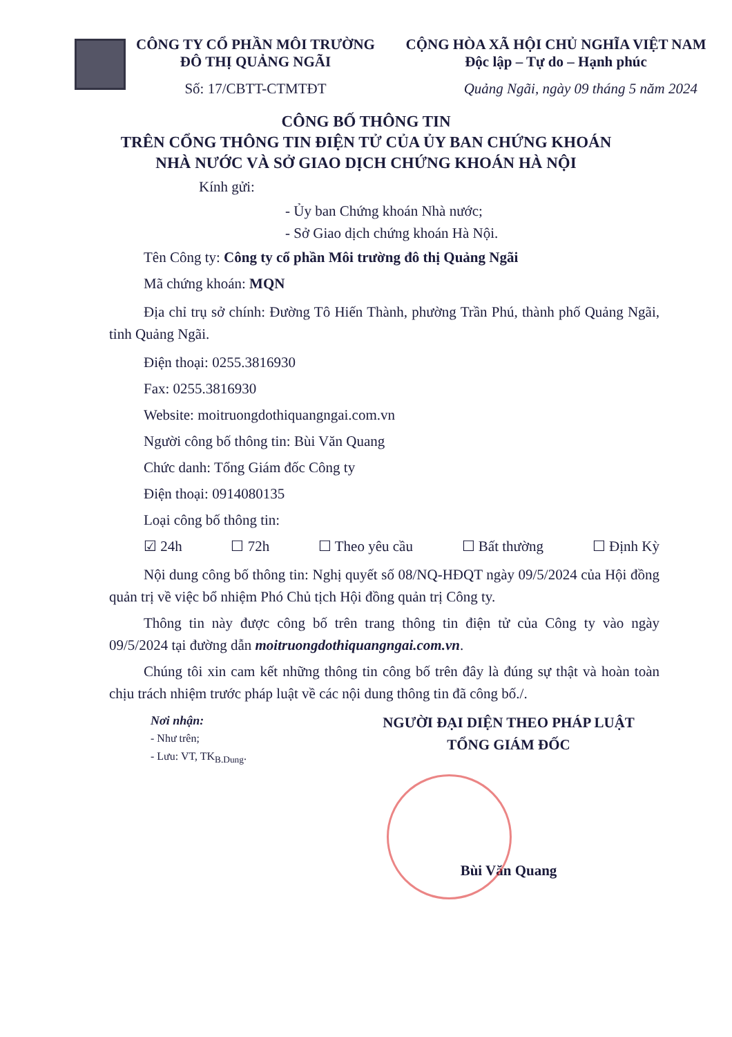CÔNG TY CỔ PHẦN MÔI TRƯỜNG
ĐÔ THỊ QUẢNG NGÃI
Số: 17/CBTT-CTMTĐT
CỘNG HÒA XÃ HỘI CHỦ NGHĨA VIỆT NAM
Độc lập – Tự do – Hạnh phúc
Quảng Ngãi, ngày 09 tháng 5 năm 2024
CÔNG BỐ THÔNG TIN
TRÊN CỔNG THÔNG TIN ĐIỆN TỬ CỦA ỦY BAN CHỨNG KHOÁN
NHÀ NƯỚC VÀ SỞ GIAO DỊCH CHỨNG KHOÁN HÀ NỘI
Kính gửi:
- Ủy ban Chứng khoán Nhà nước;
- Sở Giao dịch chứng khoán Hà Nội.
Tên Công ty: Công ty cổ phần Môi trường đô thị Quảng Ngãi
Mã chứng khoán: MQN
Địa chỉ trụ sở chính: Đường Tô Hiến Thành, phường Trần Phú, thành phố Quảng Ngãi, tỉnh Quảng Ngãi.
Điện thoại: 0255.3816930
Fax: 0255.3816930
Website: moitruongdothiquangngai.com.vn
Người công bố thông tin: Bùi Văn Quang
Chức danh: Tổng Giám đốc Công ty
Điện thoại: 0914080135
Loại công bố thông tin:
☑ 24h ☐ 72h ☐ Theo yêu cầu ☐ Bất thường ☐ Định Kỳ
Nội dung công bố thông tin: Nghị quyết số 08/NQ-HĐQT ngày 09/5/2024 của Hội đồng quản trị về việc bổ nhiệm Phó Chủ tịch Hội đồng quản trị Công ty.
Thông tin này được công bố trên trang thông tin điện tử của Công ty vào ngày 09/5/2024 tại đường dẫn moitruongdothiquangngai.com.vn.
Chúng tôi xin cam kết những thông tin công bố trên đây là đúng sự thật và hoàn toàn chịu trách nhiệm trước pháp luật về các nội dung thông tin đã công bố./.
Nơi nhận:
- Như trên;
- Lưu: VT, TK<sub>B.Dung</sub>.
NGƯỜI ĐẠI DIỆN THEO PHÁP LUẬT
TỔNG GIÁM ĐỐC
Bùi Văn Quang